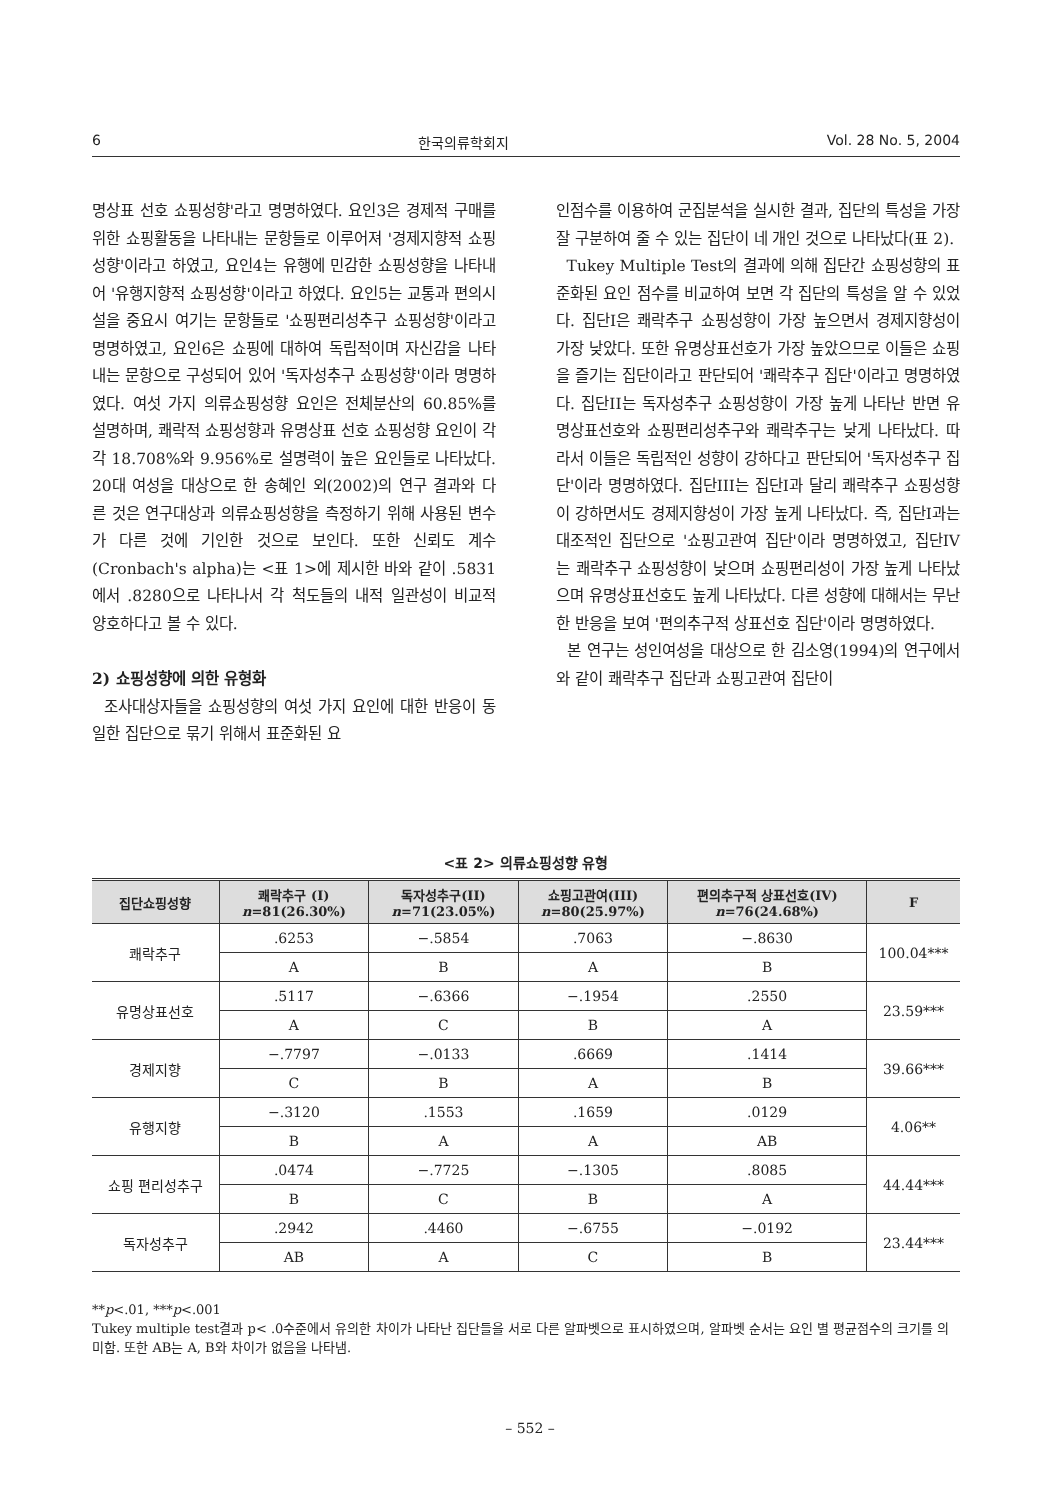6 한국의류학회지 Vol. 28 No. 5, 2004
명상표 선호 쇼핑성향'라고 명명하였다. 요인3은 경제적 구매를 위한 쇼핑활동을 나타내는 문항들로 이루어져 '경제지향적 쇼핑성향'이라고 하였고, 요인4는 유행에 민감한 쇼핑성향을 나타내어 '유행지향적 쇼핑성향'이라고 하였다. 요인5는 교통과 편의시설을 중요시 여기는 문항들로 '쇼핑편리성추구 쇼핑성향'이라고 명명하였고, 요인6은 쇼핑에 대하여 독립적이며 자신감을 나타내는 문항으로 구성되어 있어 '독자성추구 쇼핑성향'이라 명명하였다. 여섯 가지 의류쇼핑성향 요인은 전체분산의 60.85%를 설명하며, 쾌락적 쇼핑성향과 유명상표 선호 쇼핑성향 요인이 각각 18.708%와 9.956%로 설명력이 높은 요인들로 나타났다. 20대 여성을 대상으로 한 송혜인 외(2002)의 연구 결과와 다른 것은 연구대상과 의류쇼핑성향을 측정하기 위해 사용된 변수가 다른 것에 기인한 것으로 보인다. 또한 신뢰도 계수(Cronbach's alpha)는 <표 1>에 제시한 바와 같이 .5831에서 .8280으로 나타나서 각 척도들의 내적 일관성이 비교적 양호하다고 볼 수 있다.
2) 쇼핑성향에 의한 유형화
조사대상자들을 쇼핑성향의 여섯 가지 요인에 대한 반응이 동일한 집단으로 묶기 위해서 표준화된 요
인점수를 이용하여 군집분석을 실시한 결과, 집단의 특성을 가장 잘 구분하여 줄 수 있는 집단이 네 개인 것으로 나타났다(표 2).
Tukey Multiple Test의 결과에 의해 집단간 쇼핑성향의 표준화된 요인 점수를 비교하여 보면 각 집단의 특성을 알 수 있었다. 집단I은 쾌락추구 쇼핑성향이 가장 높으면서 경제지향성이 가장 낮았다. 또한 유명상표선호가 가장 높았으므로 이들은 쇼핑을 즐기는 집단이라고 판단되어 '쾌락추구 집단'이라고 명명하였다. 집단II는 독자성추구 쇼핑성향이 가장 높게 나타난 반면 유명상표선호와 쇼핑편리성추구와 쾌락추구는 낮게 나타났다. 따라서 이들은 독립적인 성향이 강하다고 판단되어 '독자성추구 집단'이라 명명하였다. 집단III는 집단I과 달리 쾌락추구 쇼핑성향이 강하면서도 경제지향성이 가장 높게 나타났다. 즉, 집단I과는 대조적인 집단으로 '쇼핑고관여 집단'이라 명명하였고, 집단IV는 쾌락추구 쇼핑성향이 낮으며 쇼핑편리성이 가장 높게 나타났으며 유명상표선호도 높게 나타났다. 다른 성향에 대해서는 무난한 반응을 보여 '편의추구적 상표선호 집단'이라 명명하였다.
본 연구는 성인여성을 대상으로 한 김소영(1994)의 연구에서와 같이 쾌락추구 집단과 쇼핑고관여 집단이
<표 2> 의류쇼핑성향 유형
| 집단쇼핑성향 | 쾌락추구 (I) n =81(26.30%) | 독자성추구(II) n =71(23.05%) | 쇼핑고관여(III) n =80(25.97%) | 편의추구적 상표선호(IV) n =76(24.68%) | F |
| --- | --- | --- | --- | --- | --- |
| 쾌락추구 | .6253 | −.5854 | .7063 | −.8630 | 100.04*** |
| | A | B | A | B | |
| 유명상표선호 | .5117 | −.6366 | −.1954 | .2550 | 23.59*** |
| | A | C | B | A | |
| 경제지향 | −.7797 | −.0133 | .6669 | .1414 | 39.66*** |
| | C | B | A | B | |
| 유행지향 | −.3120 | .1553 | .1659 | .0129 | 4.06** |
| | B | A | A | AB | |
| 쇼핑 편리성추구 | .0474 | −.7725 | −.1305 | .8085 | 44.44*** |
| | B | C | B | A | |
| 독자성추구 | .2942 | .4460 | −.6755 | −.0192 | 23.44*** |
| | AB | A | C | B | |
**p<.01, ***p<.001
Tukey multiple test결과 p< .0수준에서 유의한 차이가 나타난 집단들을 서로 다른 알파벳으로 표시하였으며, 알파벳 순서는 요인 별 평균점수의 크기를 의미함. 또한 AB는 A, B와 차이가 없음을 나타냄.
– 552 –